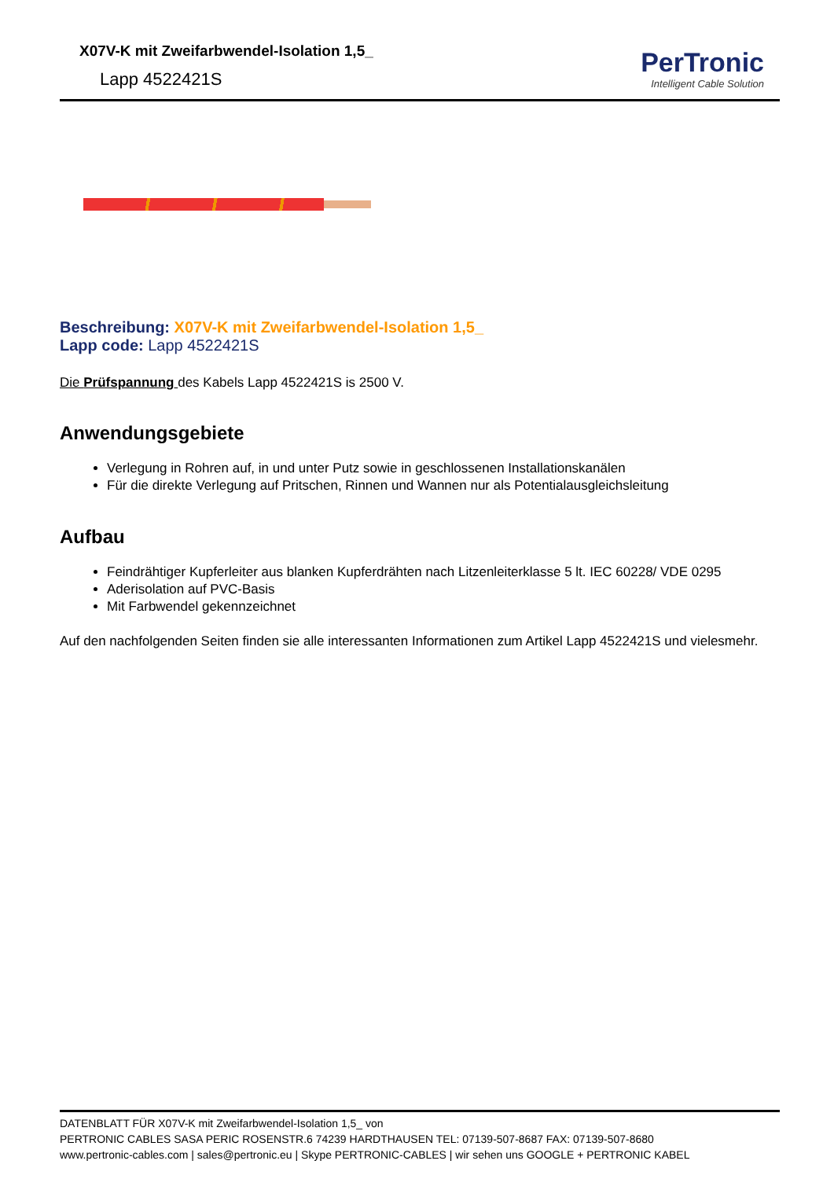X07V-K mit Zweifarbwendel-Isolation 1,5_
Lapp 4522421S
PerTronic
Intelligent Cable Solution
Beschreibung: X07V-K mit Zweifarbwendel-Isolation 1,5_
Lapp code: Lapp 4522421S
Die Prüfspannung des Kabels Lapp 4522421S is 2500 V.
Anwendungsgebiete
Verlegung in Rohren auf, in und unter Putz sowie in geschlossenen Installationskanälen
Für die direkte Verlegung auf Pritschen, Rinnen und Wannen nur als Potentialausgleichsleitung
Aufbau
Feindrähtiger Kupferleiter aus blanken Kupferdrähten nach Litzenleiterklasse 5 lt. IEC 60228/ VDE 0295
Aderisolation auf PVC-Basis
Mit Farbwendel gekennzeichnet
Auf den nachfolgenden Seiten finden sie alle interessanten Informationen zum Artikel Lapp 4522421S und vielesmehr.
DATENBLATT FÜR X07V-K mit Zweifarbwendel-Isolation 1,5_ von
PERTRONIC CABLES SASA PERIC ROSENSTR.6 74239 HARDTHAUSEN TEL: 07139-507-8687 FAX: 07139-507-8680
www.pertronic-cables.com | sales@pertronic.eu | Skype PERTRONIC-CABLES | wir sehen uns GOOGLE + PERTRONIC KABEL